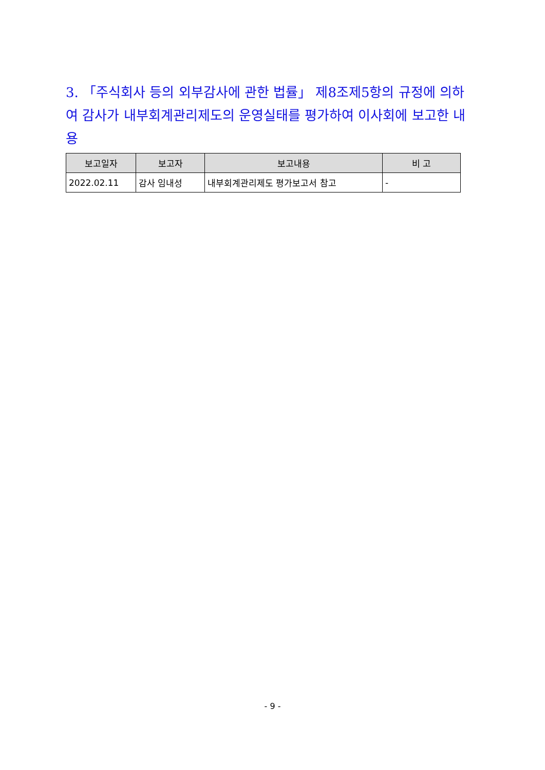3. 「주식회사 등의 외부감사에 관한 법률」 제8조제5항의 규정에 의하여 감사가 내부회계관리제도의 운영실태를 평가하여 이사회에 보고한 내용
| 보고일자 | 보고자 | 보고내용 | 비 고 |
| --- | --- | --- | --- |
| 2022.02.11 | 감사 임내성 | 내부회계관리제도 평가보고서 참고 | - |
- 9 -